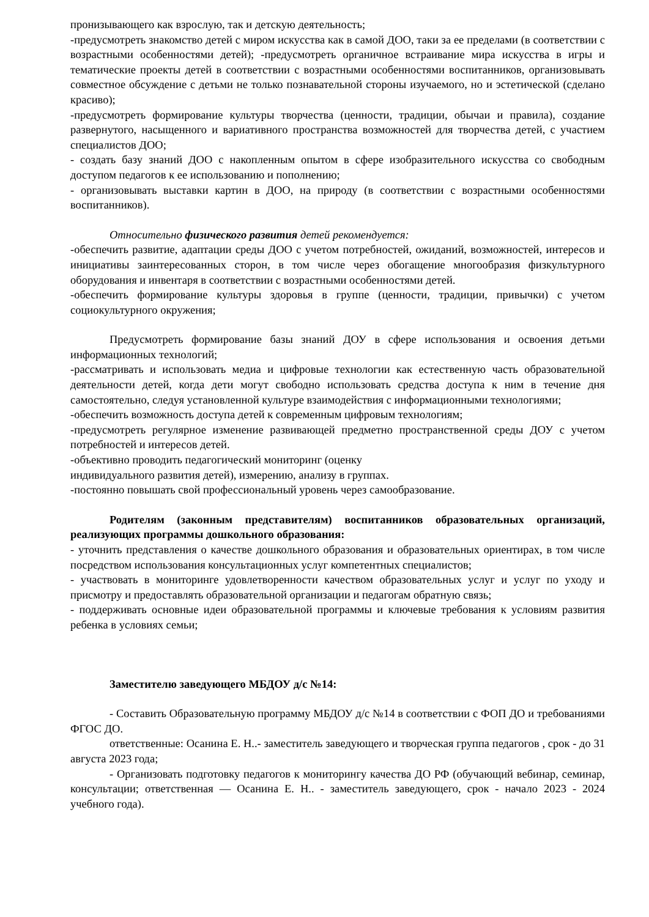пронизывающего как взрослую, так и детскую деятельность;
-предусмотреть знакомство детей с миром искусства как в самой ДОО, таки за ее пределами (в соответствии с возрастными особенностями детей); -предусмотреть органичное встраивание мира искусства в игры и тематические проекты детей в соответствии с возрастными особенностями воспитанников, организовывать совместное обсуждение с детьми не только познавательной стороны изучаемого, но и эстетической (сделано красиво);
-предусмотреть формирование культуры творчества (ценности, традиции, обычаи и правила), создание развернутого, насыщенного и вариативного пространства возможностей для творчества детей, с участием специалистов ДОО;
- создать базу знаний ДОО с накопленным опытом в сфере изобразительного искусства со свободным доступом педагогов к ее использованию и пополнению;
- организовывать выставки картин в ДОО, на природу (в соответствии с возрастными особенностями воспитанников).
Относительно физического развития детей рекомендуется:
-обеспечить развитие, адаптации среды ДОО с учетом потребностей, ожиданий, возможностей, интересов и инициативы заинтересованных сторон, в том числе через обогащение многообразия физкультурного оборудования и инвентаря в соответствии с возрастными особенностями детей.
-обеспечить формирование культуры здоровья в группе (ценности, традиции, привычки) с учетом социокультурного окружения;
Предусмотреть формирование базы знаний ДОУ в сфере использования и освоения детьми информационных технологий;
-рассматривать и использовать медиа и цифровые технологии как естественную часть образовательной деятельности детей, когда дети могут свободно использовать средства доступа к ним в течение дня самостоятельно, следуя установленной культуре взаимодействия с информационными технологиями;
-обеспечить возможность доступа детей к современным цифровым технологиям;
-предусмотреть регулярное изменение развивающей предметно пространственной среды ДОУ с учетом потребностей и интересов детей.
-объективно проводить педагогический мониторинг (оценку
индивидуального развития детей), измерению, анализу в группах.
-постоянно повышать свой профессиональный уровень через самообразование.
Родителям (законным представителям) воспитанников образовательных организаций, реализующих программы дошкольного образования:
- уточнить представления о качестве дошкольного образования и образовательных ориентирах, в том числе посредством использования консультационных услуг компетентных специалистов;
- участвовать в мониторинге удовлетворенности качеством образовательных услуг и услуг по уходу и присмотру и предоставлять образовательной организации и педагогам обратную связь;
- поддерживать основные идеи образовательной программы и ключевые требования к условиям развития ребенка в условиях семьи;
Заместителю заведующего МБДОУ д/с №14:
- Составить Образовательную программу МБДОУ д/с №14 в соответствии с ФОП ДО и требованиями ФГОС ДО.
ответственные: Осанина Е. Н..- заместитель заведующего и творческая группа педагогов , срок - до 31 августа 2023 года;
- Организовать подготовку педагогов к мониторингу качества ДО РФ (обучающий вебинар, семинар, консультации; ответственная — Осанина Е. Н.. - заместитель заведующего, срок - начало 2023 - 2024 учебного года).